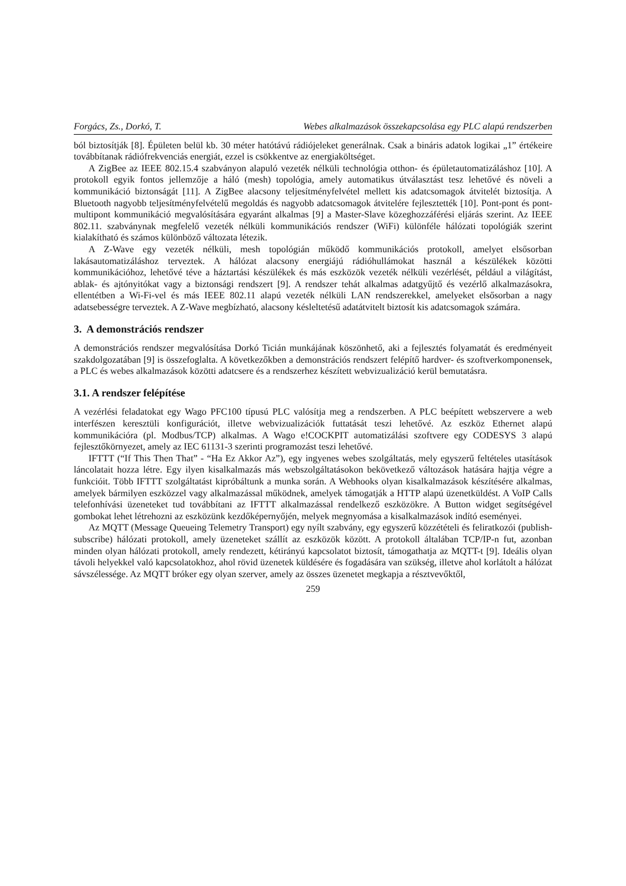Forgács, Zs., Dorkó, T. Webes alkalmazások összekapcsolása egy PLC alapú rendszerben
ból biztosítják [8]. Épületen belül kb. 30 méter hatótávú rádiójeleket generálnak. Csak a bináris adatok logikai „1” értékeire továbbítanak rádiófrekvenciás energiát, ezzel is csökkentve az energiaköltséget.
A ZigBee az IEEE 802.15.4 szabványon alapuló vezeték nélküli technológia otthon- és épületautomatizáláshoz [10]. A protokoll egyik fontos jellemzője a háló (mesh) topológia, amely automatikus útválasztást tesz lehetővé és növeli a kommunikáció biztonságát [11]. A ZigBee alacsony teljesítményfelvétel mellett kis adatcsomagok átvitelét biztosítja. A Bluetooth nagyobb teljesítményfelvételű megoldás és nagyobb adatcsomagok átvitelére fejlesztették [10]. Pont-pont és pont-multipont kommunikáció megvalósítására egyaránt alkalmas [9] a Master-Slave közeghozzáférési eljárás szerint. Az IEEE 802.11. szabványnak megfelelő vezeték nélküli kommunikációs rendszer (WiFi) különféle hálózati topológiák szerint kialakítható és számos különböző változata létezik.
A Z-Wave egy vezeték nélküli, mesh topológián működő kommunikációs protokoll, amelyet elsősorban lakásautomatizáláshoz terveztek. A hálózat alacsony energiájú rádióhullámokat használ a készülékek közötti kommunikációhoz, lehetővé téve a háztartási készülékek és más eszközök vezeték nélküli vezérlését, például a világítást, ablak- és ajtónyitókat vagy a biztonsági rendszert [9]. A rendszer tehát alkalmas adatgyűjtő és vezérlő alkalmazásokra, ellentétben a Wi-Fi-vel és más IEEE 802.11 alapú vezeték nélküli LAN rendszerekkel, amelyeket elsősorban a nagy adatsebességre terveztek. A Z-Wave megbízható, alacsony késleltetésű adatátvitelt biztosít kis adatcsomagok számára.
3. A demonstrációs rendszer
A demonstrációs rendszer megvalósítása Dorkó Ticián munkájának köszönhető, aki a fejlesztés folyamatát és eredményeit szakdolgozatában [9] is összefoglalta. A következőkben a demonstrációs rendszert felépítő hardver- és szoftverkomponensek, a PLC és webes alkalmazások közötti adatcsere és a rendszerhez készített webvizualizáció kerül bemutatásra.
3.1. A rendszer felépítése
A vezérlési feladatokat egy Wago PFC100 típusú PLC valósítja meg a rendszerben. A PLC beépített webszervere a web interfészen keresztüli konfigurációt, illetve webvizualizációk futtatását teszi lehetővé. Az eszköz Ethernet alapú kommunikációra (pl. Modbus/TCP) alkalmas. A Wago e!COCKPIT automatizálási szoftvere egy CODESYS 3 alapú fejlesztőkörnyezet, amely az IEC 61131-3 szerinti programozást teszi lehetővé.
IFTTT (“If This Then That” - “Ha Ez Akkor Az”), egy ingyenes webes szolgáltatás, mely egyszerű feltételes utasítások láncolatait hozza létre. Egy ilyen kisalkalmazás más webszolgáltatásokon bekövetkező változások hatására hajtja végre a funkcióit. Több IFTTT szolgáltatást kipróbáltunk a munka során. A Webhooks olyan kisalkalmazások készítésére alkalmas, amelyek bármilyen eszközzel vagy alkalmazással működnek, amelyek támogatják a HTTP alapú üzenetküldést. A VoIP Calls telefonhívási üzeneteket tud továbbítani az IFTTT alkalmazással rendelkező eszközökre. A Button widget segítségével gombokat lehet létrehozni az eszközünk kezdőképernyőjén, melyek megnyomása a kisalkalmazások indító eseményei.
Az MQTT (Message Queueing Telemetry Transport) egy nyílt szabvány, egy egyszerű közzétételi és feliratkozói (publish-subscribe) hálózati protokoll, amely üzeneteket szállít az eszközök között. A protokoll általában TCP/IP-n fut, azonban minden olyan hálózati protokoll, amely rendezett, kétirányú kapcsolatot biztosít, támogathatja az MQTT-t [9]. Ideális olyan távoli helyekkel való kapcsolatokhoz, ahol rövid üzenetek küldésére és fogadására van szükség, illetve ahol korlátolt a hálózat sávszélessége. Az MQTT bróker egy olyan szerver, amely az összes üzenetet megkapja a résztvevőktől,
259